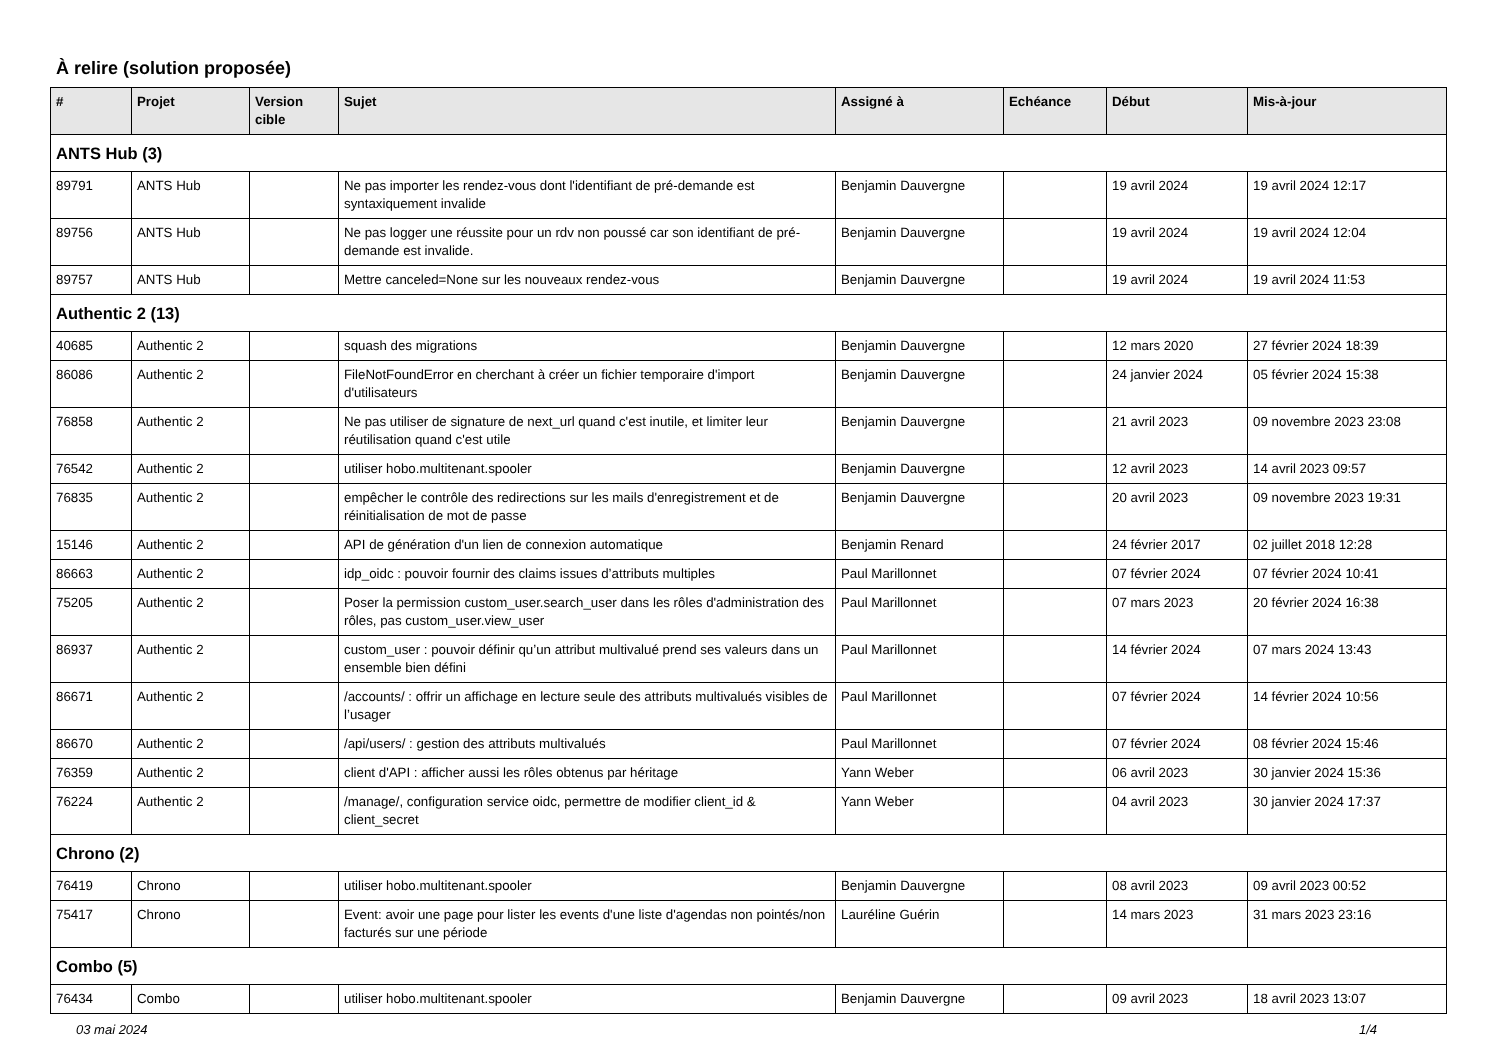À relire (solution proposée)
| # | Projet | Version cible | Sujet | Assigné à | Echéance | Début | Mis-à-jour |
| --- | --- | --- | --- | --- | --- | --- | --- |
| ANTS Hub (3) | | | | | | | |
| 89791 | ANTS Hub | | Ne pas importer les rendez-vous dont l'identifiant de pré-demande est syntaxiquement invalide | Benjamin Dauvergne | | 19 avril 2024 | 19 avril 2024 12:17 |
| 89756 | ANTS Hub | | Ne pas logger une réussite pour un rdv non poussé car son identifiant de pré-demande est invalide. | Benjamin Dauvergne | | 19 avril 2024 | 19 avril 2024 12:04 |
| 89757 | ANTS Hub | | Mettre canceled=None sur les nouveaux rendez-vous | Benjamin Dauvergne | | 19 avril 2024 | 19 avril 2024 11:53 |
| Authentic 2 (13) | | | | | | | |
| 40685 | Authentic 2 | | squash des migrations | Benjamin Dauvergne | | 12 mars 2020 | 27 février 2024 18:39 |
| 86086 | Authentic 2 | | FileNotFoundError en cherchant à créer un fichier temporaire d'import d'utilisateurs | Benjamin Dauvergne | | 24 janvier 2024 | 05 février 2024 15:38 |
| 76858 | Authentic 2 | | Ne pas utiliser de signature de next_url quand c'est inutile, et limiter leur réutilisation quand c'est utile | Benjamin Dauvergne | | 21 avril 2023 | 09 novembre 2023 23:08 |
| 76542 | Authentic 2 | | utiliser hobo.multitenant.spooler | Benjamin Dauvergne | | 12 avril 2023 | 14 avril 2023 09:57 |
| 76835 | Authentic 2 | | empêcher le contrôle des redirections sur les mails d'enregistrement et de réinitialisation de mot de passe | Benjamin Dauvergne | | 20 avril 2023 | 09 novembre 2023 19:31 |
| 15146 | Authentic 2 | | API de génération d'un lien de connexion automatique | Benjamin Renard | | 24 février 2017 | 02 juillet 2018 12:28 |
| 86663 | Authentic 2 | | idp_oidc : pouvoir fournir des claims issues d’attributs multiples | Paul Marillonnet | | 07 février 2024 | 07 février 2024 10:41 |
| 75205 | Authentic 2 | | Poser la permission custom_user.search_user dans les rôles d'administration des rôles, pas custom_user.view_user | Paul Marillonnet | | 07 mars 2023 | 20 février 2024 16:38 |
| 86937 | Authentic 2 | | custom_user : pouvoir définir qu’un attribut multivalué prend ses valeurs dans un ensemble bien défini | Paul Marillonnet | | 14 février 2024 | 07 mars 2024 13:43 |
| 86671 | Authentic 2 | | /accounts/ : offrir un affichage en lecture seule des attributs multivalués visibles de l’usager | Paul Marillonnet | | 07 février 2024 | 14 février 2024 10:56 |
| 86670 | Authentic 2 | | /api/users/ : gestion des attributs multivalués | Paul Marillonnet | | 07 février 2024 | 08 février 2024 15:46 |
| 76359 | Authentic 2 | | client d'API : afficher aussi les rôles obtenus par héritage | Yann Weber | | 06 avril 2023 | 30 janvier 2024 15:36 |
| 76224 | Authentic 2 | | /manage/, configuration service oidc, permettre de modifier client_id & client_secret | Yann Weber | | 04 avril 2023 | 30 janvier 2024 17:37 |
| Chrono (2) | | | | | | | |
| 76419 | Chrono | | utiliser hobo.multitenant.spooler | Benjamin Dauvergne | | 08 avril 2023 | 09 avril 2023 00:52 |
| 75417 | Chrono | | Event: avoir une page pour lister les events d'une liste d'agendas non pointés/non facturés sur une période | Lauréline Guérin | | 14 mars 2023 | 31 mars 2023 23:16 |
| Combo (5) | | | | | | | |
| 76434 | Combo | | utiliser hobo.multitenant.spooler | Benjamin Dauvergne | | 09 avril 2023 | 18 avril 2023 13:07 |
03 mai 2024 1/4